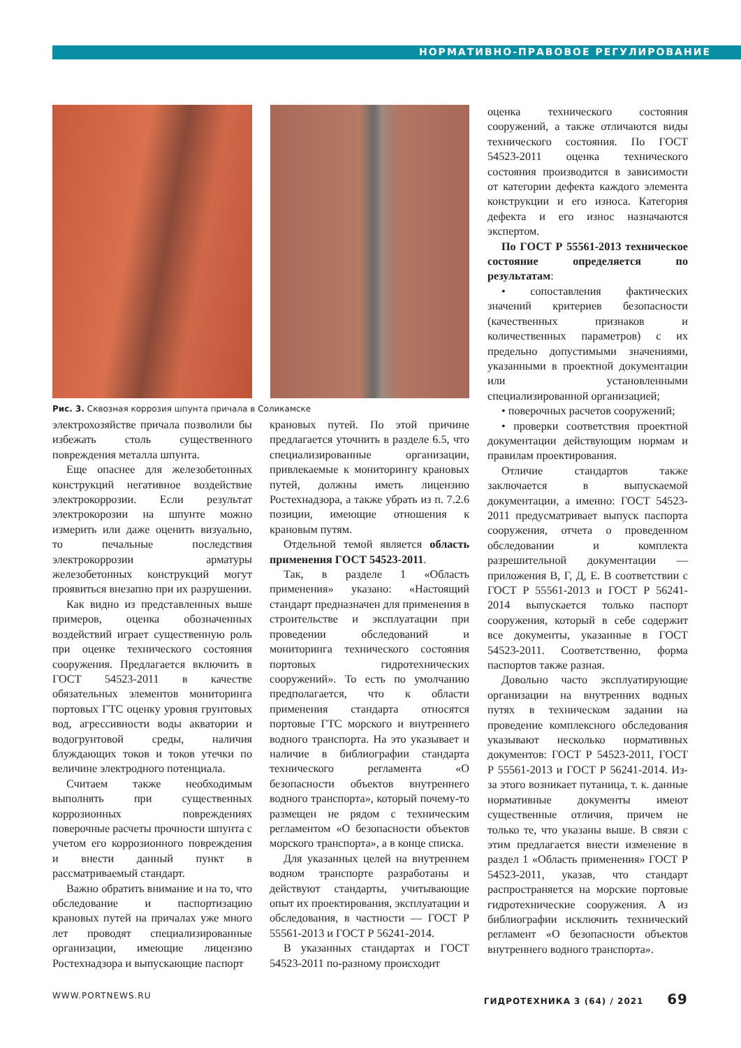НОРМАТИВНО-ПРАВОВОЕ РЕГУЛИРОВАНИЕ
Рис. 3. Сквозная коррозия шпунта причала в Соликамске
электрохозяйстве причала позволили бы избежать столь существенного повреждения металла шпунта.
Еще опаснее для железобетонных конструкций негативное воздействие электрокоррозии. Если результат электрокорозии на шпунте можно измерить или даже оценить визуально, то печальные последствия электрокоррозии арматуры железобетонных конструкций могут проявиться внезапно при их разрушении.
Как видно из представленных выше примеров, оценка обозначенных воздействий играет существенную роль при оценке технического состояния сооружения. Предлагается включить в ГОСТ 54523-2011 в качестве обязательных элементов мониторинга портовых ГТС оценку уровня грунтовых вод, агрессивности воды акватории и водогрунтовой среды, наличия блуждающих токов и токов утечки по величине электродного потенциала.
Считаем также необходимым выполнять при существенных коррозионных повреждениях поверочные расчеты прочности шпунта с учетом его коррозионного повреждения и внести данный пункт в рассматриваемый стандарт.
Важно обратить внимание и на то, что обследование и паспортизацию крановых путей на причалах уже много лет проводят специализированные организации, имеющие лицензию Ростехнадзора и выпускающие паспорт
крановых путей. По этой причине предлагается уточнить в разделе 6.5, что специализированные организации, привлекаемые к мониторингу крановых путей, должны иметь лицензию Ростехнадзора, а также убрать из п. 7.2.6 позиции, имеющие отношения к крановым путям.
Отдельной темой является область применения ГОСТ 54523-2011.
Так, в разделе 1 «Область применения» указано: «Настоящий стандарт предназначен для применения в строительстве и эксплуатации при проведении обследований и мониторинга технического состояния портовых гидротехнических сооружений». То есть по умолчанию предполагается, что к области применения стандарта относятся портовые ГТС морского и внутреннего водного транспорта. На это указывает и наличие в библиографии стандарта технического регламента «О безопасности объектов внутреннего водного транспорта», который почему-то размещен не рядом с техническим регламентом «О безопасности объектов морского транспорта», а в конце списка.
Для указанных целей на внутреннем водном транспорте разработаны и действуют стандарты, учитывающие опыт их проектирования, эксплуатации и обследования, в частности — ГОСТ Р 55561-2013 и ГОСТ Р 56241-2014.
В указанных стандартах и ГОСТ 54523-2011 по-разному происходит
оценка технического состояния сооружений, а также отличаются виды технического состояния. По ГОСТ 54523-2011 оценка технического состояния производится в зависимости от категории дефекта каждого элемента конструкции и его износа. Категория дефекта и его износ назначаются экспертом.
По ГОСТ Р 55561-2013 техническое состояние определяется по результатам:
• сопоставления фактических значений критериев безопасности (качественных признаков и количественных параметров) с их предельно допустимыми значениями, указанными в проектной документации или установленными специализированной организацией;
• поверочных расчетов сооружений;
• проверки соответствия проектной документации действующим нормам и правилам проектирования.
Отличие стандартов также заключается в выпускаемой документации, а именно: ГОСТ 54523-2011 предусматривает выпуск паспорта сооружения, отчета о проведенном обследовании и комплекта разрешительной документации — приложения В, Г, Д, Е. В соответствии с ГОСТ Р 55561-2013 и ГОСТ Р 56241-2014 выпускается только паспорт сооружения, который в себе содержит все документы, указанные в ГОСТ 54523-2011. Соответственно, форма паспортов также разная.
Довольно часто эксплуатирующие организации на внутренних водных путях в техническом задании на проведение комплексного обследования указывают несколько нормативных документов: ГОСТ Р 54523-2011, ГОСТ Р 55561-2013 и ГОСТ Р 56241-2014. Из-за этого возникает путаница, т. к. данные нормативные документы имеют существенные отличия, причем не только те, что указаны выше. В связи с этим предлагается внести изменение в раздел 1 «Область применения» ГОСТ Р 54523-2011, указав, что стандарт распространяется на морские портовые гидротехнические сооружения. А из библиографии исключить технический регламент «О безопасности объектов внутреннего водного транспорта».
WWW.PORTNEWS.RU ГИДРОТЕХНИКА 3 (64) / 2021 69